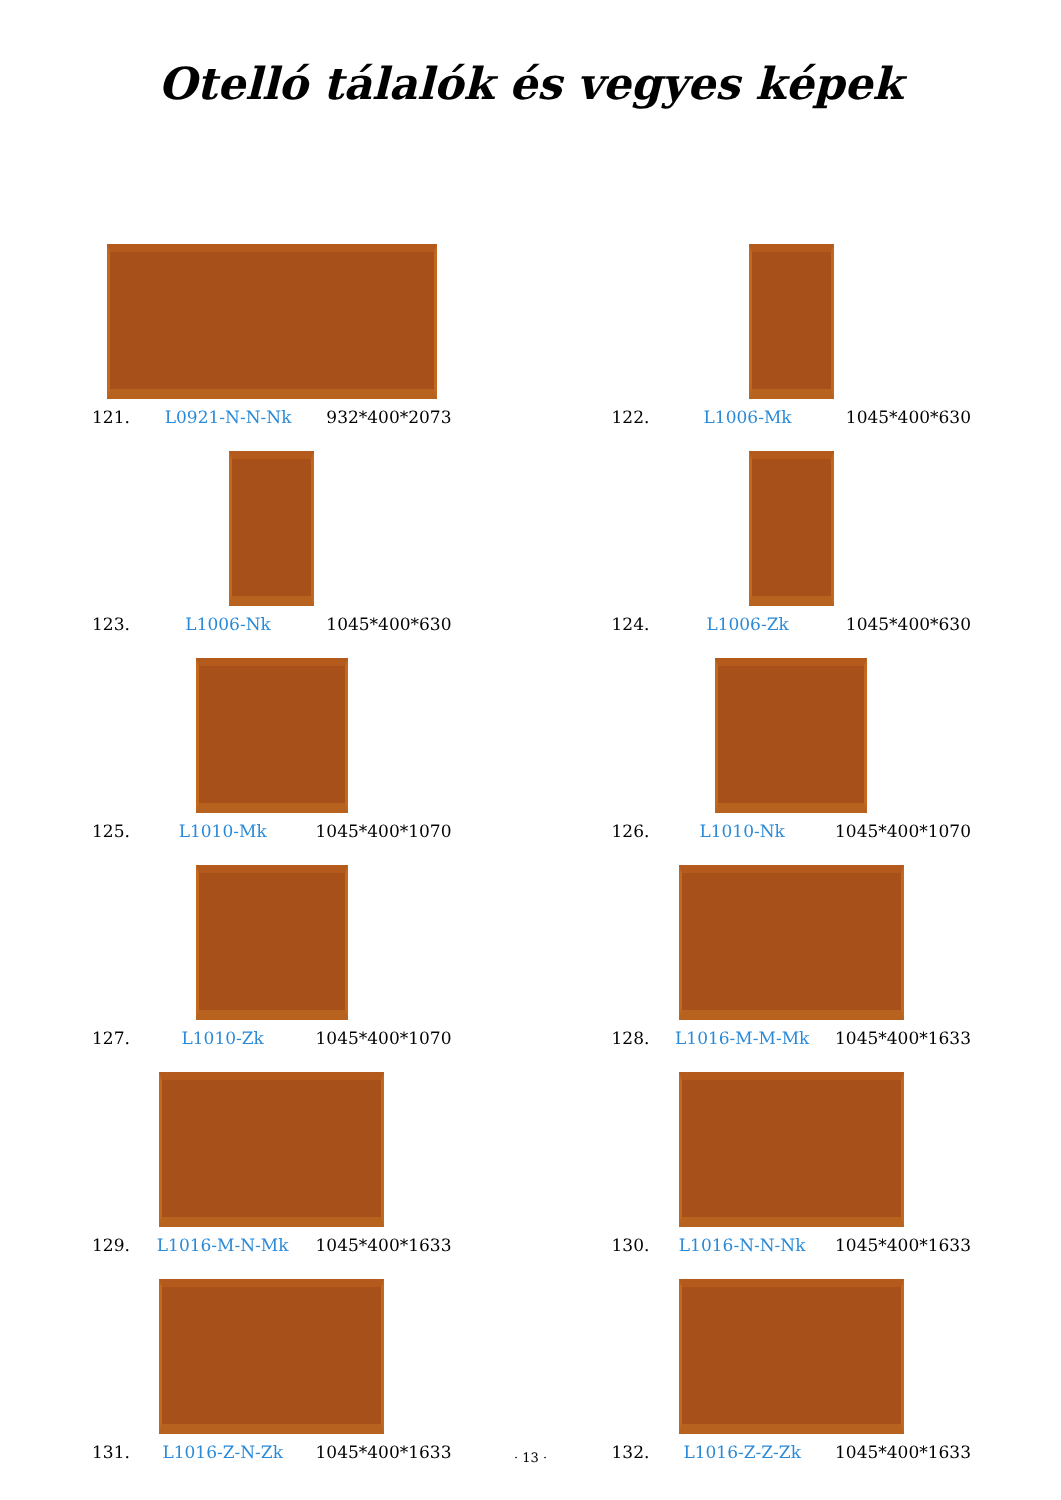Otelló tálalók és vegyes képek
121. L0921-N-N-Nk 932*400*2073
122. L1006-Mk 1045*400*630
123. L1006-Nk 1045*400*630
124. L1006-Zk 1045*400*630
125. L1010-Mk 1045*400*1070
126. L1010-Nk 1045*400*1070
127. L1010-Zk 1045*400*1070
128. L1016-M-M-Mk 1045*400*1633
129. L1016-M-N-Mk 1045*400*1633
130. L1016-N-N-Nk 1045*400*1633
131. L1016-Z-N-Zk 1045*400*1633
132. L1016-Z-Z-Zk 1045*400*1633
· 13 ·